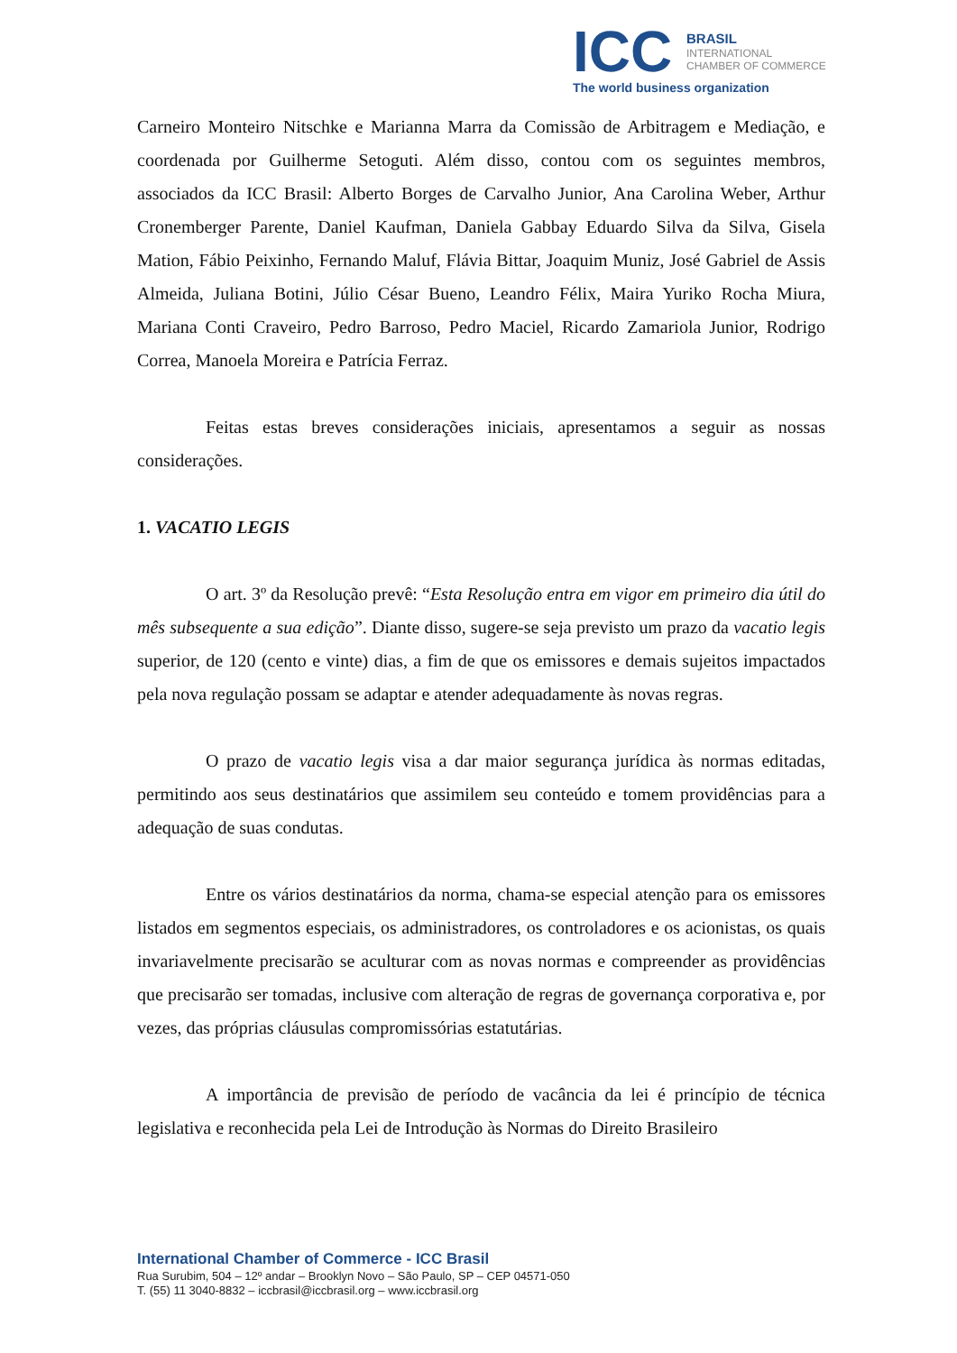ICC
BRASIL
INTERNATIONAL
CHAMBER OF COMMERCE
The world business organization
Carneiro Monteiro Nitschke e Marianna Marra da Comissão de Arbitragem e Mediação, e coordenada por Guilherme Setoguti. Além disso, contou com os seguintes membros, associados da ICC Brasil: Alberto Borges de Carvalho Junior, Ana Carolina Weber, Arthur Cronemberger Parente, Daniel Kaufman, Daniela Gabbay Eduardo Silva da Silva, Gisela Mation, Fábio Peixinho, Fernando Maluf, Flávia Bittar, Joaquim Muniz, José Gabriel de Assis Almeida, Juliana Botini, Júlio César Bueno, Leandro Félix, Maira Yuriko Rocha Miura, Mariana Conti Craveiro, Pedro Barroso, Pedro Maciel, Ricardo Zamariola Junior, Rodrigo Correa, Manoela Moreira e Patrícia Ferraz.
Feitas estas breves considerações iniciais, apresentamos a seguir as nossas considerações.
1. VACATIO LEGIS
O art. 3º da Resolução prevê: “Esta Resolução entra em vigor em primeiro dia útil do mês subsequente a sua edição”. Diante disso, sugere-se seja previsto um prazo da vacatio legis superior, de 120 (cento e vinte) dias, a fim de que os emissores e demais sujeitos impactados pela nova regulação possam se adaptar e atender adequadamente às novas regras.
O prazo de vacatio legis visa a dar maior segurança jurídica às normas editadas, permitindo aos seus destinatários que assimilem seu conteúdo e tomem providências para a adequação de suas condutas.
Entre os vários destinatários da norma, chama-se especial atenção para os emissores listados em segmentos especiais, os administradores, os controladores e os acionistas, os quais invariavelmente precisarão se aculturar com as novas normas e compreender as providências que precisarão ser tomadas, inclusive com alteração de regras de governança corporativa e, por vezes, das próprias cláusulas compromissórias estatutárias.
A importância de previsão de período de vacância da lei é princípio de técnica legislativa e reconhecida pela Lei de Introdução às Normas do Direito Brasileiro
International Chamber of Commerce - ICC Brasil
Rua Surubim, 504 – 12º andar – Brooklyn Novo – São Paulo, SP – CEP 04571-050
T. (55) 11 3040-8832 – iccbrasil@iccbrasil.org – www.iccbrasil.org